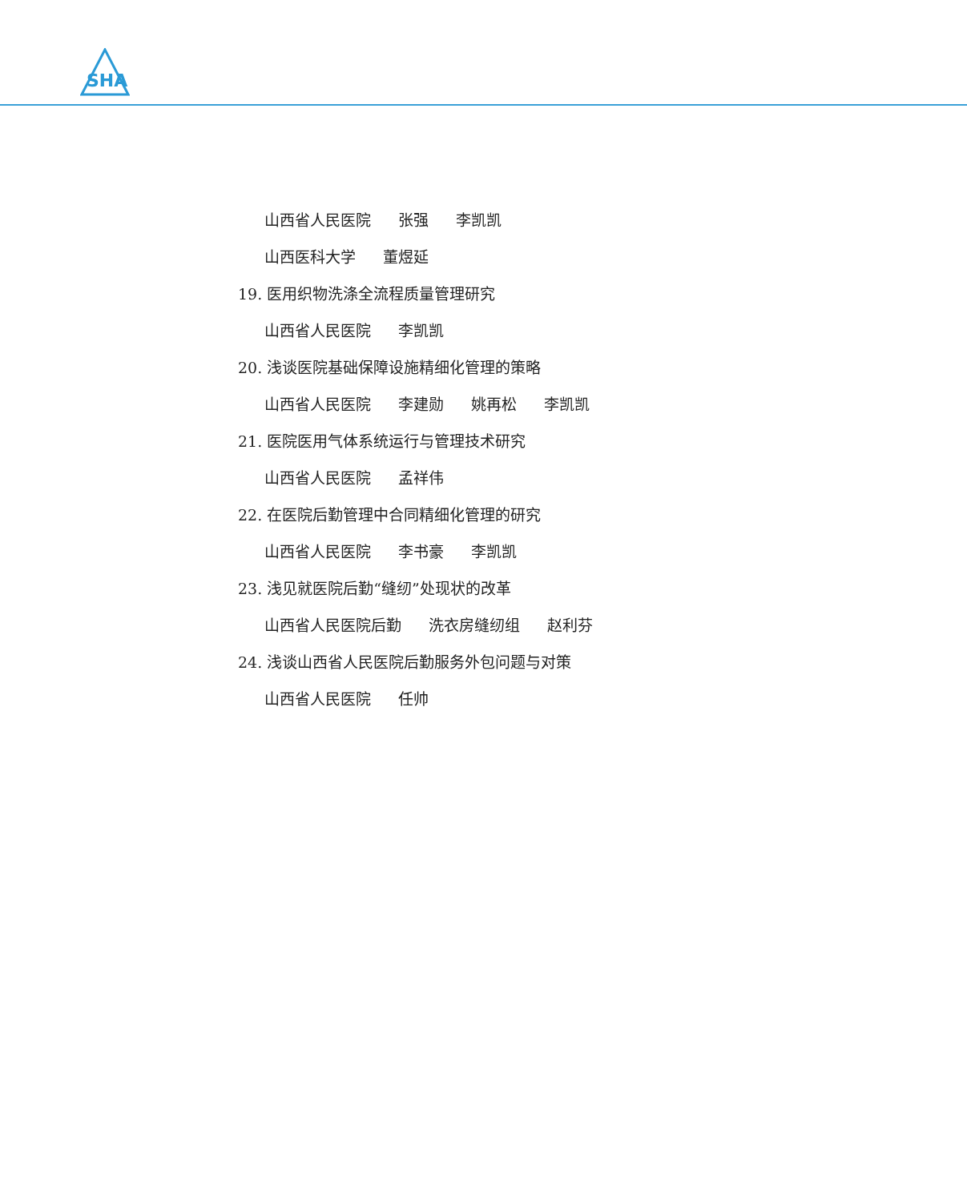SHA
山西省人民医院 张强 李凯凯
山西医科大学 董煜延
19. 医用织物洗涤全流程质量管理研究
山西省人民医院 李凯凯
20. 浅谈医院基础保障设施精细化管理的策略
山西省人民医院 李建勋 姚再松 李凯凯
21. 医院医用气体系统运行与管理技术研究
山西省人民医院 孟祥伟
22. 在医院后勤管理中合同精细化管理的研究
山西省人民医院 李书豪 李凯凯
23. 浅见就医院后勤“缝纫”处现状的改革
山西省人民医院后勤 洗衣房缝纫组 赵利芬
24. 浅谈山西省人民医院后勤服务外包问题与对策
山西省人民医院 任帅